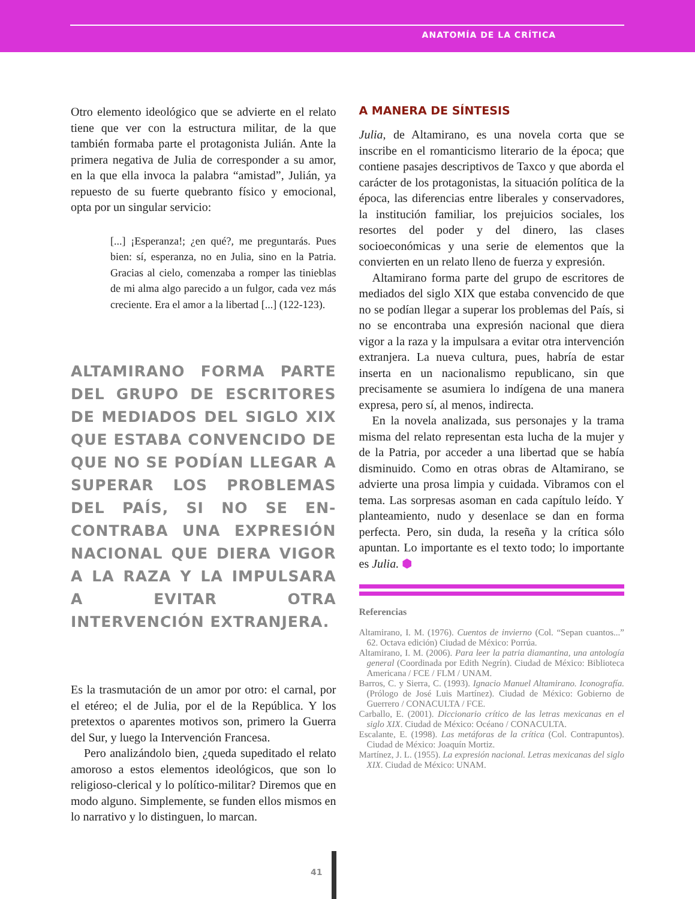ANATOMÍA DE LA CRÍTICA
Otro elemento ideológico que se advierte en el relato tiene que ver con la estructura militar, de la que también formaba parte el protagonista Julián. Ante la primera negativa de Julia de corresponder a su amor, en la que ella invoca la palabra “amistad”, Julián, ya repuesto de su fuerte quebranto físico y emocional, opta por un singular servicio:
[...] ¡Esperanza!; ¿en qué?, me preguntarás. Pues bien: sí, esperanza, no en Julia, sino en la Patria. Gracias al cielo, comenzaba a romper las tinieblas de mi alma algo parecido a un fulgor, cada vez más creciente. Era el amor a la libertad [...] (122-123).
ALTAMIRANO FORMA PARTE DEL GRUPO DE ESCRITORES DE MEDIADOS DEL SIGLO XIX QUE ESTABA CONVENCIDO DE QUE NO SE PODÍAN LLEGAR A SUPERAR LOS PROBLEMAS DEL PAÍS, SI NO SE EN-CONTRABA UNA EXPRESIÓN NACIONAL QUE DIERA VIGOR A LA RAZA Y LA IMPULSARA A EVITAR OTRA INTERVENCIÓN EXTRANJERA.
Es la trasmutación de un amor por otro: el carnal, por el etéreo; el de Julia, por el de la República. Y los pretextos o aparentes motivos son, primero la Guerra del Sur, y luego la Intervención Francesa.
Pero analizándolo bien, ¿queda supeditado el relato amoroso a estos elementos ideológicos, que son lo religioso-clerical y lo político-militar? Diremos que en modo alguno. Simplemente, se funden ellos mismos en lo narrativo y lo distinguen, lo marcan.
A MANERA DE SÍNTESIS
Julia, de Altamirano, es una novela corta que se inscribe en el romanticismo literario de la época; que contiene pasajes descriptivos de Taxco y que aborda el carácter de los protagonistas, la situación política de la época, las diferencias entre liberales y conservadores, la institución familiar, los prejuicios sociales, los resortes del poder y del dinero, las clases socioeconómicas y una serie de elementos que la convierten en un relato lleno de fuerza y expresión.
Altamirano forma parte del grupo de escritores de mediados del siglo XIX que estaba convencido de que no se podían llegar a superar los problemas del País, si no se encontraba una expresión nacional que diera vigor a la raza y la impulsara a evitar otra intervención extranjera. La nueva cultura, pues, habría de estar inserta en un nacionalismo republicano, sin que precisamente se asumiera lo indígena de una manera expresa, pero sí, al menos, indirecta.
En la novela analizada, sus personajes y la trama misma del relato representan esta lucha de la mujer y de la Patria, por acceder a una libertad que se había disminuido. Como en otras obras de Altamirano, se advierte una prosa limpia y cuidada. Vibramos con el tema. Las sorpresas asoman en cada capítulo leído. Y planteamiento, nudo y desenlace se dan en forma perfecta. Pero, sin duda, la reseña y la crítica sólo apuntan. Lo importante es el texto todo; lo importante es Julia. ⬢
Referencias
Altamirano, I. M. (1976). Cuentos de invierno (Col. “Sepan cuantos...” 62. Octava edición) Ciudad de México: Porrúa.
Altamirano, I. M. (2006). Para leer la patria diamantina, una antología general (Coordinada por Edith Negrín). Ciudad de México: Biblioteca Americana / FCE / FLM / UNAM.
Barros, C. y Sierra, C. (1993). Ignacio Manuel Altamirano. Iconografía. (Prólogo de José Luis Martínez). Ciudad de México: Gobierno de Guerrero / CONACULTA / FCE.
Carballo, E. (2001). Diccionario crítico de las letras mexicanas en el siglo XIX. Ciudad de México: Océano / CONACULTA.
Escalante, E. (1998). Las metáforas de la crítica (Col. Contrapuntos). Ciudad de México: Joaquín Mortiz.
Martínez, J. L. (1955). La expresión nacional. Letras mexicanas del siglo XIX. Ciudad de México: UNAM.
41